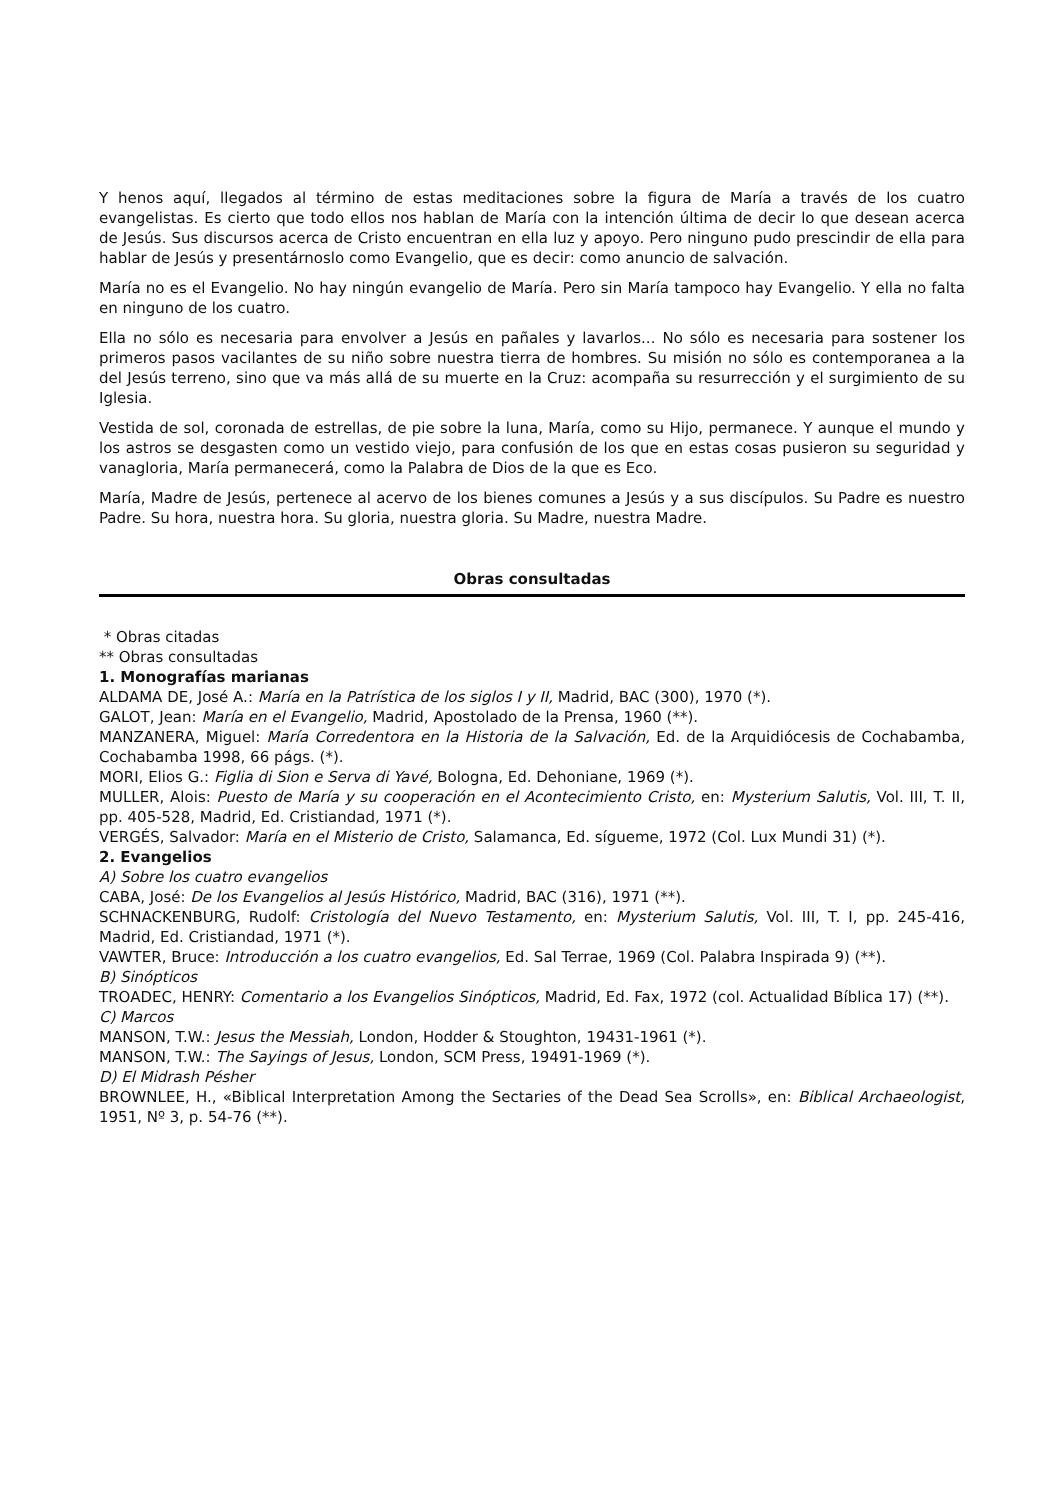Y henos aquí, llegados al término de estas meditaciones sobre la figura de María a través de los cuatro evangelistas. Es cierto que todo ellos nos hablan de María con la intención última de decir lo que desean acerca de Jesús. Sus discursos acerca de Cristo encuentran en ella luz y apoyo. Pero ninguno pudo prescindir de ella para hablar de Jesús y presentárnoslo como Evangelio, que es decir: como anuncio de salvación.
María no es el Evangelio. No hay ningún evangelio de María. Pero sin María tampoco hay Evangelio. Y ella no falta en ninguno de los cuatro.
Ella no sólo es necesaria para envolver a Jesús en pañales y lavarlos... No sólo es necesaria para sostener los primeros pasos vacilantes de su niño sobre nuestra tierra de hombres. Su misión no sólo es contemporanea a la del Jesús terreno, sino que va más allá de su muerte en la Cruz: acompaña su resurrección y el surgimiento de su Iglesia.
Vestida de sol, coronada de estrellas, de pie sobre la luna, María, como su Hijo, permanece. Y aunque el mundo y los astros se desgasten como un vestido viejo, para confusión de los que en estas cosas pusieron su seguridad y vanagloria, María permanecerá, como la Palabra de Dios de la que es Eco.
María, Madre de Jesús, pertenece al acervo de los bienes comunes a Jesús y a sus discípulos. Su Padre es nuestro Padre. Su hora, nuestra hora. Su gloria, nuestra gloria. Su Madre, nuestra Madre.
Obras consultadas
* Obras citadas
** Obras consultadas
1. Monografías marianas
ALDAMA DE, José A.: María en la Patrística de los siglos I y II, Madrid, BAC (300), 1970 (*).
GALOT, Jean: María en el Evangelio, Madrid, Apostolado de la Prensa, 1960 (**).
MANZANERA, Miguel: María Corredentora en la Historia de la Salvación, Ed. de la Arquidiócesis de Cochabamba, Cochabamba 1998, 66 págs. (*).
MORI, Elios G.: Figlia di Sion e Serva di Yavé, Bologna, Ed. Dehoniane, 1969 (*).
MULLER, Alois: Puesto de María y su cooperación en el Acontecimiento Cristo, en: Mysterium Salutis, Vol. III, T. II, pp. 405-528, Madrid, Ed. Cristiandad, 1971 (*).
VERGÉS, Salvador: María en el Misterio de Cristo, Salamanca, Ed. sígueme, 1972 (Col. Lux Mundi 31) (*).
2. Evangelios
A) Sobre los cuatro evangelios
CABA, José: De los Evangelios al Jesús Histórico, Madrid, BAC (316), 1971 (**).
SCHNACKENBURG, Rudolf: Cristología del Nuevo Testamento, en: Mysterium Salutis, Vol. III, T. I, pp. 245-416, Madrid, Ed. Cristiandad, 1971 (*).
VAWTER, Bruce: Introducción a los cuatro evangelios, Ed. Sal Terrae, 1969 (Col. Palabra Inspirada 9) (**).
B) Sinópticos
TROADEC, HENRY: Comentario a los Evangelios Sinópticos, Madrid, Ed. Fax, 1972 (col. Actualidad Bíblica 17) (**).
C) Marcos
MANSON, T.W.: Jesus the Messiah, London, Hodder & Stoughton, 19431-1961 (*).
MANSON, T.W.: The Sayings of Jesus, London, SCM Press, 19491-1969 (*).
D) El Midrash Pésher
BROWNLEE, H., «Biblical Interpretation Among the Sectaries of the Dead Sea Scrolls», en: Biblical Archaeologist, 1951, Nº 3, p. 54-76 (**).